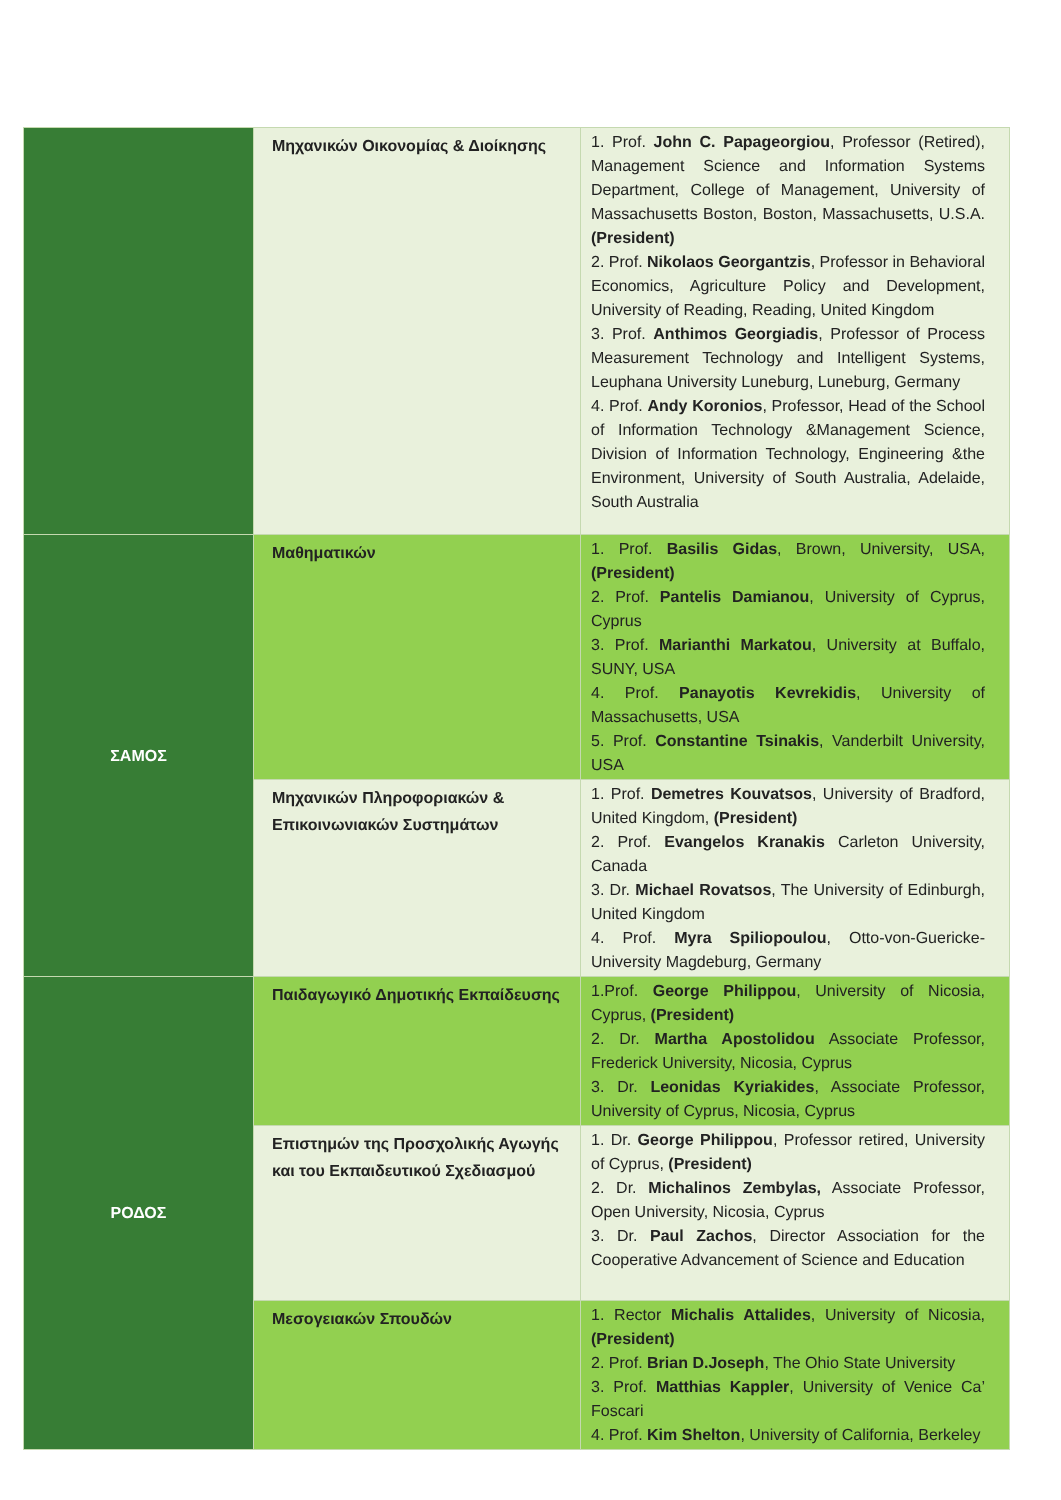| | Μηχανικών Οικονομίας & Διοίκησης | 1. Prof. John C. Papageorgiou , Professor (Retired), Management Science and Information Systems Department, College of Management, University of Massachusetts Boston, Boston, Massachusetts, U.S.A. (President) 2. Prof. Nikolaos Georgantzis , Professor in Behavioral Economics, Agriculture Policy and Development, University of Reading, Reading, United Kingdom 3. Prof. Anthimos Georgiadis , Professor of Process Measurement Technology and Intelligent Systems, Leuphana University Luneburg, Luneburg, Germany 4. Prof. Andy Koronios , Professor, Head of the School of Information Technology &Management Science, Division of Information Technology, Engineering &the Environment, University of South Australia, Adelaide, South Australia |
| ΣΑΜΟΣ | Μαθηματικών | 1. Prof. Basilis Gidas , Brown, University, USA, (President) 2. Prof. Pantelis Damianou , University of Cyprus, Cyprus 3. Prof. Marianthi Markatou , University at Buffalo, SUNY, USA 4. Prof. Panayotis Kevrekidis , University of Massachusetts, USA 5. Prof. Constantine Tsinakis , Vanderbilt University, USA |
| | Μηχανικών Πληροφοριακών & Επικοινωνιακών Συστημάτων | 1. Prof. Demetres Kouvatsos , University of Bradford, United Kingdom, (President) 2. Prof. Evangelos Kranakis Carleton University, Canada 3. Dr. Michael Rovatsos , The University of Edinburgh, United Kingdom 4. Prof. Myra Spiliopoulou , Otto-von-Guericke-University Magdeburg, Germany |
| ΡΟΔΟΣ | Παιδαγωγικό Δημοτικής Εκπαίδευσης | 1.Prof. George Philippou , University of Nicosia, Cyprus, (President) 2. Dr. Martha Apostolidou Associate Professor, Frederick University, Nicosia, Cyprus 3. Dr. Leonidas Kyriakides , Associate Professor, University of Cyprus, Nicosia, Cyprus |
| | Επιστημών της Προσχολικής Αγωγής και του Εκπαιδευτικού Σχεδιασμού | 1. Dr. George Philippou , Professor retired, University of Cyprus, (President) 2. Dr. Michalinos Zembylas, Associate Professor, Open University, Nicosia, Cyprus 3. Dr. Paul Zachos , Director Association for the Cooperative Advancement of Science and Education |
| | Μεσογειακών Σπουδών | 1. Rector Michalis Attalides , University of Nicosia, (President) 2. Prof. Brian D.Joseph , The Ohio State University 3. Prof. Matthias Kappler , University of Venice Ca’ Foscari 4. Prof. Kim Shelton , University of California, Berkeley |